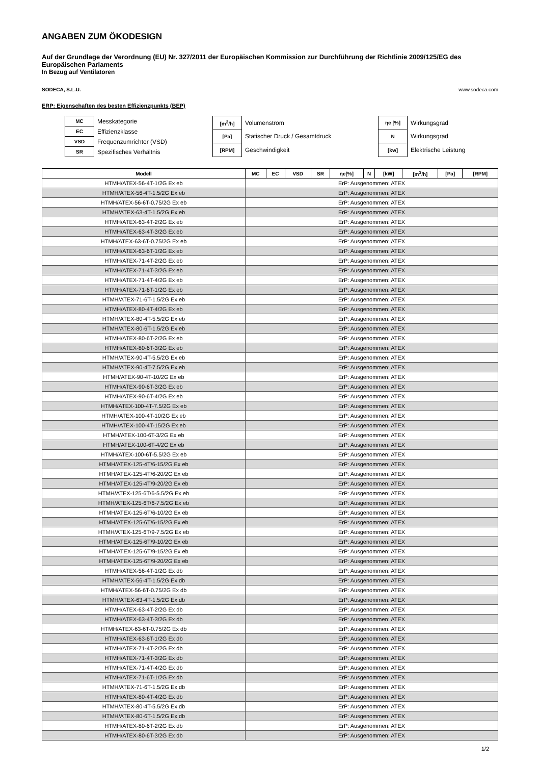ANGABEN ZUM ÖKODESIGN
Auf der Grundlage der Verordnung (EU) Nr. 327/2011 der Europäischen Kommission zur Durchführung der Richtlinie 2009/125/EG des Europäischen Parlaments
In Bezug auf Ventilatoren
SODECA, S.L.U. www.sodeca.com
ERP: Eigenschaften des besten Effizienzpunkts (BEP)
| MC | Messkategorie |
| EC | Effizienzklasse |
| VSD | Frequenzumrichter (VSD) |
| SR | Spezifisches Verhältnis |
| [m<sup>3</sup>/h] | Volumenstrom |
| [Pa] | Statischer Druck / Gesamtdruck |
| [RPM] | Geschwindigkeit |
| ηe [%] | Wirkungsgrad |
| N | Wirkungsgrad |
| [kw] | Elektrische Leistung |
| Modell | MC | EC | VSD | SR | ηe[%] | N | [kW] | [m<sup>3</sup>/h] | [Pa] | [RPM] |
| --- | --- | --- | --- | --- | --- | --- | --- | --- | --- | --- |
| HTMH/ATEX-56-4T-1/2G Ex eb | ErP: Ausgenommen: ATEX | | | | | | | | | |
| HTMH/ATEX-56-4T-1.5/2G Ex eb | ErP: Ausgenommen: ATEX | | | | | | | | | |
| HTMH/ATEX-56-6T-0.75/2G Ex eb | ErP: Ausgenommen: ATEX | | | | | | | | | |
| HTMH/ATEX-63-4T-1.5/2G Ex eb | ErP: Ausgenommen: ATEX | | | | | | | | | |
| HTMH/ATEX-63-4T-2/2G Ex eb | ErP: Ausgenommen: ATEX | | | | | | | | | |
| HTMH/ATEX-63-4T-3/2G Ex eb | ErP: Ausgenommen: ATEX | | | | | | | | | |
| HTMH/ATEX-63-6T-0.75/2G Ex eb | ErP: Ausgenommen: ATEX | | | | | | | | | |
| HTMH/ATEX-63-6T-1/2G Ex eb | ErP: Ausgenommen: ATEX | | | | | | | | | |
| HTMH/ATEX-71-4T-2/2G Ex eb | ErP: Ausgenommen: ATEX | | | | | | | | | |
| HTMH/ATEX-71-4T-3/2G Ex eb | ErP: Ausgenommen: ATEX | | | | | | | | | |
| HTMH/ATEX-71-4T-4/2G Ex eb | ErP: Ausgenommen: ATEX | | | | | | | | | |
| HTMH/ATEX-71-6T-1/2G Ex eb | ErP: Ausgenommen: ATEX | | | | | | | | | |
| HTMH/ATEX-71-6T-1.5/2G Ex eb | ErP: Ausgenommen: ATEX | | | | | | | | | |
| HTMH/ATEX-80-4T-4/2G Ex eb | ErP: Ausgenommen: ATEX | | | | | | | | | |
| HTMH/ATEX-80-4T-5.5/2G Ex eb | ErP: Ausgenommen: ATEX | | | | | | | | | |
| HTMH/ATEX-80-6T-1.5/2G Ex eb | ErP: Ausgenommen: ATEX | | | | | | | | | |
| HTMH/ATEX-80-6T-2/2G Ex eb | ErP: Ausgenommen: ATEX | | | | | | | | | |
| HTMH/ATEX-80-6T-3/2G Ex eb | ErP: Ausgenommen: ATEX | | | | | | | | | |
| HTMH/ATEX-90-4T-5.5/2G Ex eb | ErP: Ausgenommen: ATEX | | | | | | | | | |
| HTMH/ATEX-90-4T-7.5/2G Ex eb | ErP: Ausgenommen: ATEX | | | | | | | | | |
| HTMH/ATEX-90-4T-10/2G Ex eb | ErP: Ausgenommen: ATEX | | | | | | | | | |
| HTMH/ATEX-90-6T-3/2G Ex eb | ErP: Ausgenommen: ATEX | | | | | | | | | |
| HTMH/ATEX-90-6T-4/2G Ex eb | ErP: Ausgenommen: ATEX | | | | | | | | | |
| HTMH/ATEX-100-4T-7.5/2G Ex eb | ErP: Ausgenommen: ATEX | | | | | | | | | |
| HTMH/ATEX-100-4T-10/2G Ex eb | ErP: Ausgenommen: ATEX | | | | | | | | | |
| HTMH/ATEX-100-4T-15/2G Ex eb | ErP: Ausgenommen: ATEX | | | | | | | | | |
| HTMH/ATEX-100-6T-3/2G Ex eb | ErP: Ausgenommen: ATEX | | | | | | | | | |
| HTMH/ATEX-100-6T-4/2G Ex eb | ErP: Ausgenommen: ATEX | | | | | | | | | |
| HTMH/ATEX-100-6T-5.5/2G Ex eb | ErP: Ausgenommen: ATEX | | | | | | | | | |
| HTMH/ATEX-125-4T/6-15/2G Ex eb | ErP: Ausgenommen: ATEX | | | | | | | | | |
| HTMH/ATEX-125-4T/6-20/2G Ex eb | ErP: Ausgenommen: ATEX | | | | | | | | | |
| HTMH/ATEX-125-4T/9-20/2G Ex eb | ErP: Ausgenommen: ATEX | | | | | | | | | |
| HTMH/ATEX-125-6T/6-5.5/2G Ex eb | ErP: Ausgenommen: ATEX | | | | | | | | | |
| HTMH/ATEX-125-6T/6-7.5/2G Ex eb | ErP: Ausgenommen: ATEX | | | | | | | | | |
| HTMH/ATEX-125-6T/6-10/2G Ex eb | ErP: Ausgenommen: ATEX | | | | | | | | | |
| HTMH/ATEX-125-6T/6-15/2G Ex eb | ErP: Ausgenommen: ATEX | | | | | | | | | |
| HTMH/ATEX-125-6T/9-7.5/2G Ex eb | ErP: Ausgenommen: ATEX | | | | | | | | | |
| HTMH/ATEX-125-6T/9-10/2G Ex eb | ErP: Ausgenommen: ATEX | | | | | | | | | |
| HTMH/ATEX-125-6T/9-15/2G Ex eb | ErP: Ausgenommen: ATEX | | | | | | | | | |
| HTMH/ATEX-125-6T/9-20/2G Ex eb | ErP: Ausgenommen: ATEX | | | | | | | | | |
| HTMH/ATEX-56-4T-1/2G Ex db | ErP: Ausgenommen: ATEX | | | | | | | | | |
| HTMH/ATEX-56-4T-1.5/2G Ex db | ErP: Ausgenommen: ATEX | | | | | | | | | |
| HTMH/ATEX-56-6T-0.75/2G Ex db | ErP: Ausgenommen: ATEX | | | | | | | | | |
| HTMH/ATEX-63-4T-1.5/2G Ex db | ErP: Ausgenommen: ATEX | | | | | | | | | |
| HTMH/ATEX-63-4T-2/2G Ex db | ErP: Ausgenommen: ATEX | | | | | | | | | |
| HTMH/ATEX-63-4T-3/2G Ex db | ErP: Ausgenommen: ATEX | | | | | | | | | |
| HTMH/ATEX-63-6T-0.75/2G Ex db | ErP: Ausgenommen: ATEX | | | | | | | | | |
| HTMH/ATEX-63-6T-1/2G Ex db | ErP: Ausgenommen: ATEX | | | | | | | | | |
| HTMH/ATEX-71-4T-2/2G Ex db | ErP: Ausgenommen: ATEX | | | | | | | | | |
| HTMH/ATEX-71-4T-3/2G Ex db | ErP: Ausgenommen: ATEX | | | | | | | | | |
| HTMH/ATEX-71-4T-4/2G Ex db | ErP: Ausgenommen: ATEX | | | | | | | | | |
| HTMH/ATEX-71-6T-1/2G Ex db | ErP: Ausgenommen: ATEX | | | | | | | | | |
| HTMH/ATEX-71-6T-1.5/2G Ex db | ErP: Ausgenommen: ATEX | | | | | | | | | |
| HTMH/ATEX-80-4T-4/2G Ex db | ErP: Ausgenommen: ATEX | | | | | | | | | |
| HTMH/ATEX-80-4T-5.5/2G Ex db | ErP: Ausgenommen: ATEX | | | | | | | | | |
| HTMH/ATEX-80-6T-1.5/2G Ex db | ErP: Ausgenommen: ATEX | | | | | | | | | |
| HTMH/ATEX-80-6T-2/2G Ex db | ErP: Ausgenommen: ATEX | | | | | | | | | |
| HTMH/ATEX-80-6T-3/2G Ex db | ErP: Ausgenommen: ATEX | | | | | | | | | |
1/2